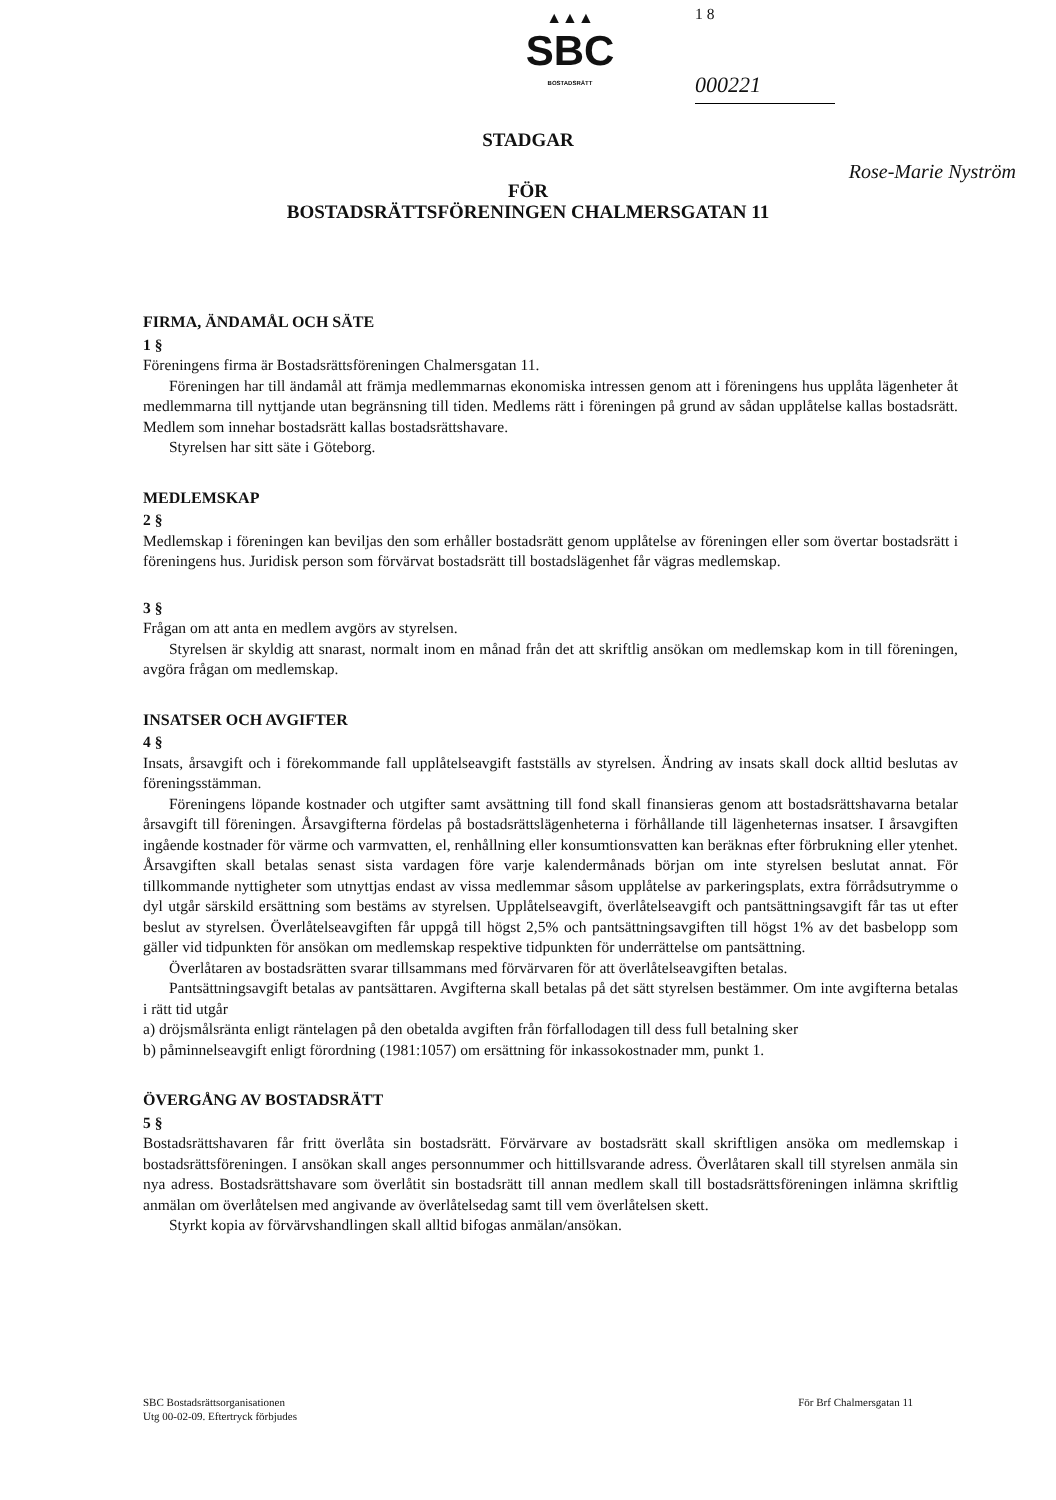▲▲▲
SBC
BOSTADSRÄTT
1 8
000221
STADGAR
FÖR
Rose-Marie Nyström
BOSTADSRÄTTSFÖRENINGEN CHALMERSGATAN 11
FIRMA, ÄNDAMÅL OCH SÄTE
1 §
Föreningens firma är Bostadsrättsföreningen Chalmersgatan 11.
Föreningen har till ändamål att främja medlemmarnas ekonomiska intressen genom att i föreningens hus upplåta lägenheter åt medlemmarna till nyttjande utan begränsning till tiden. Medlems rätt i föreningen på grund av sådan upplåtelse kallas bostadsrätt. Medlem som innehar bostadsrätt kallas bostadsrättshavare.
Styrelsen har sitt säte i Göteborg.
MEDLEMSKAP
2 §
Medlemskap i föreningen kan beviljas den som erhåller bostadsrätt genom upplåtelse av föreningen eller som övertar bostadsrätt i föreningens hus. Juridisk person som förvärvat bostadsrätt till bostadslägenhet får vägras medlemskap.
3 §
Frågan om att anta en medlem avgörs av styrelsen.
Styrelsen är skyldig att snarast, normalt inom en månad från det att skriftlig ansökan om medlemskap kom in till föreningen, avgöra frågan om medlemskap.
INSATSER OCH AVGIFTER
4 §
Insats, årsavgift och i förekommande fall upplåtelseavgift fastställs av styrelsen. Ändring av insats skall dock alltid beslutas av föreningsstämman.
Föreningens löpande kostnader och utgifter samt avsättning till fond skall finansieras genom att bostadsrättshavarna betalar årsavgift till föreningen. Årsavgifterna fördelas på bostadsrättslägenheterna i förhållande till lägenheternas insatser. I årsavgiften ingående kostnader för värme och varmvatten, el, renhållning eller konsumtionsvatten kan beräknas efter förbrukning eller ytenhet. Årsavgiften skall betalas senast sista vardagen före varje kalendermånads början om inte styrelsen beslutat annat. För tillkommande nyttigheter som utnyttjas endast av vissa medlemmar såsom upplåtelse av parkeringsplats, extra förrådsutrymme o dyl utgår särskild ersättning som bestäms av styrelsen. Upplåtelseavgift, överlåtelseavgift och pantsättningsavgift får tas ut efter beslut av styrelsen. Överlåtelseavgiften får uppgå till högst 2,5% och pantsättningsavgiften till högst 1% av det basbelopp som gäller vid tidpunkten för ansökan om medlemskap respektive tidpunkten för underrättelse om pantsättning.
Överlåtaren av bostadsrätten svarar tillsammans med förvärvaren för att överlåtelseavgiften betalas.
Pantsättningsavgift betalas av pantsättaren. Avgifterna skall betalas på det sätt styrelsen bestämmer. Om inte avgifterna betalas i rätt tid utgår
a) dröjsmålsränta enligt räntelagen på den obetalda avgiften från förfallodagen till dess full betalning sker
b) påminnelseavgift enligt förordning (1981:1057) om ersättning för inkassokostnader mm, punkt 1.
ÖVERGÅNG AV BOSTADSRÄTT
5 §
Bostadsrättshavaren får fritt överlåta sin bostadsrätt. Förvärvare av bostadsrätt skall skriftligen ansöka om medlemskap i bostadsrättsföreningen. I ansökan skall anges personnummer och hittillsvarande adress. Överlåtaren skall till styrelsen anmäla sin nya adress. Bostadsrättshavare som överlåtit sin bostadsrätt till annan medlem skall till bostadsrättsföreningen inlämna skriftlig anmälan om överlåtelsen med angivande av överlåtelsedag samt till vem överlåtelsen skett.
Styrkt kopia av förvärvshandlingen skall alltid bifogas anmälan/ansökan.
SBC Bostadsrättsorganisationen
Utg 00-02-09. Eftertryck förbjudes
För Brf Chalmersgatan 11